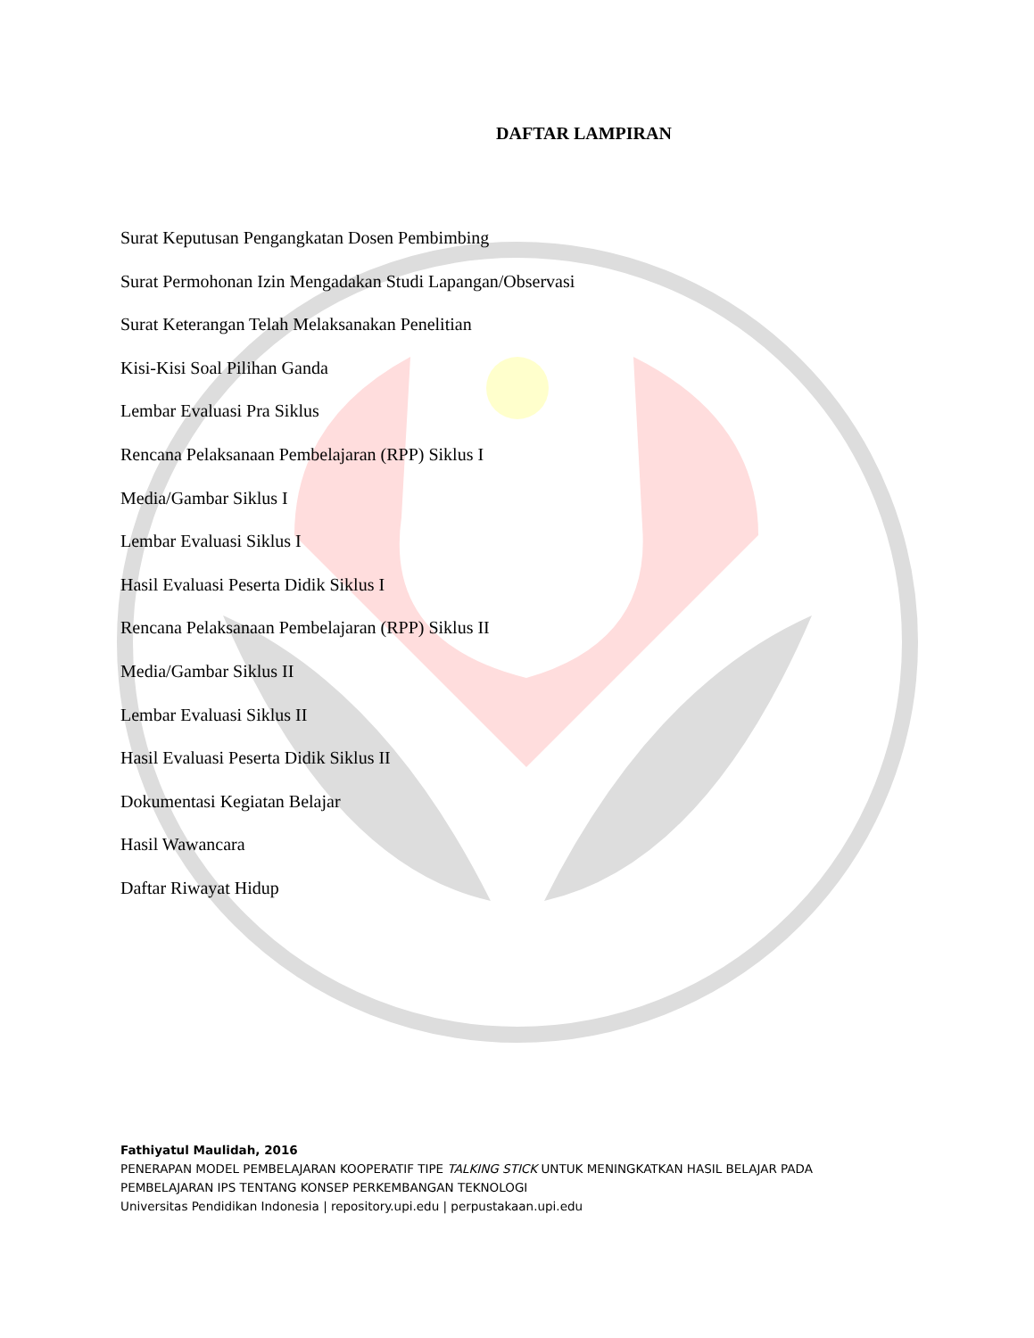DAFTAR LAMPIRAN
Surat Keputusan Pengangkatan Dosen Pembimbing
Surat Permohonan Izin Mengadakan Studi Lapangan/Observasi
Surat Keterangan Telah Melaksanakan Penelitian
Kisi-Kisi Soal Pilihan Ganda
Lembar Evaluasi Pra Siklus
Rencana Pelaksanaan Pembelajaran (RPP) Siklus I
Media/Gambar Siklus I
Lembar Evaluasi Siklus I
Hasil Evaluasi Peserta Didik Siklus I
Rencana Pelaksanaan Pembelajaran (RPP) Siklus II
Media/Gambar Siklus II
Lembar Evaluasi Siklus II
Hasil Evaluasi Peserta Didik Siklus II
Dokumentasi Kegiatan Belajar
Hasil Wawancara
Daftar Riwayat Hidup
Fathiyatul Maulidah, 2016
PENERAPAN MODEL PEMBELAJARAN KOOPERATIF TIPE TALKING STICK UNTUK MENINGKATKAN HASIL BELAJAR PADA
PEMBELAJARAN IPS TENTANG KONSEP PERKEMBANGAN TEKNOLOGI
Universitas Pendidikan Indonesia | repository.upi.edu | perpustakaan.upi.edu